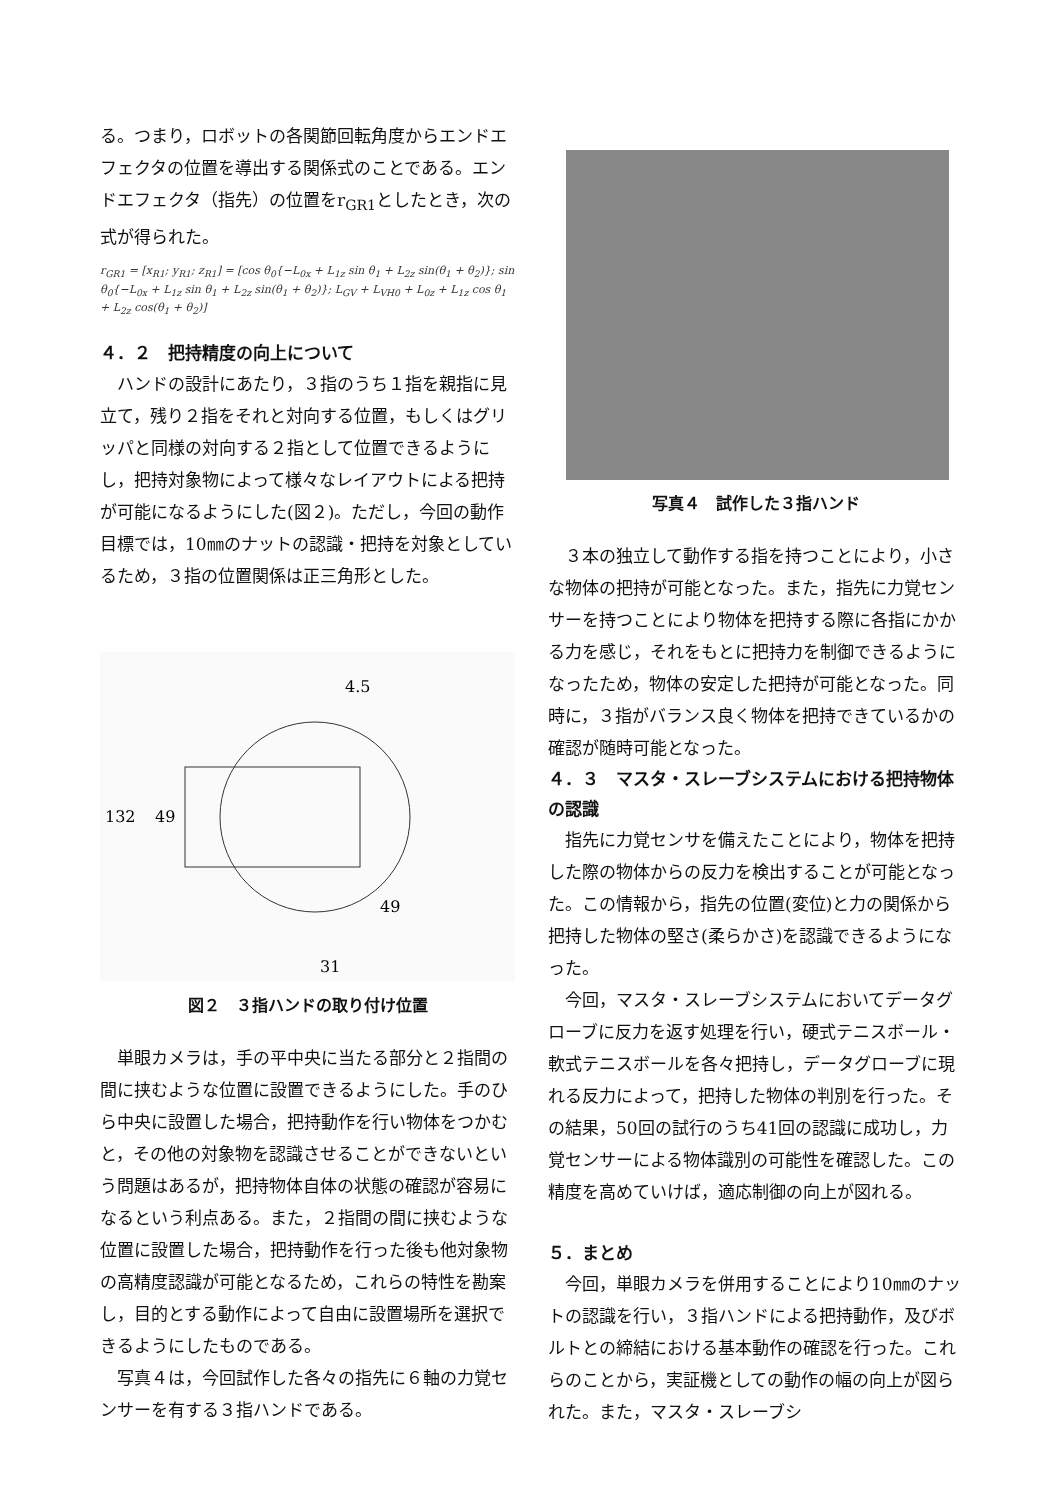る。つまり，ロボットの各関節回転角度からエンドエフェクタの位置を導出する関係式のことである。エンドエフェクタ（指先）の位置をr<sub>GR1</sub>としたとき，次の式が得られた。
r<sub>GR1</sub> = [x<sub>R1</sub>; y<sub>R1</sub>; z<sub>R1</sub>] = [cos θ<sub>0</sub>{−L<sub>0x</sub> + L<sub>1z</sub> sin θ<sub>1</sub> + L<sub>2z</sub> sin(θ<sub>1</sub> + θ<sub>2</sub>)}; sin θ<sub>0</sub>{−L<sub>0x</sub> + L<sub>1z</sub> sin θ<sub>1</sub> + L<sub>2z</sub> sin(θ<sub>1</sub> + θ<sub>2</sub>)}; L<sub>GV</sub> + L<sub>VH0</sub> + L<sub>0z</sub> + L<sub>1z</sub> cos θ<sub>1</sub> + L<sub>2z</sub> cos(θ<sub>1</sub> + θ<sub>2</sub>)]
４．２　把持精度の向上について
　ハンドの設計にあたり，３指のうち１指を親指に見立て，残り２指をそれと対向する位置，もしくはグリッパと同様の対向する２指として位置できるようにし，把持対象物によって様々なレイアウトによる把持が可能になるようにした(図２)。ただし，今回の動作目標では，10㎜のナットの認識・把持を対象としているため，３指の位置関係は正三角形とした。
132
49
4.5
49
31
図２　３指ハンドの取り付け位置
　単眼カメラは，手の平中央に当たる部分と２指間の間に挟むような位置に設置できるようにした。手のひら中央に設置した場合，把持動作を行い物体をつかむと，その他の対象物を認識させることができないという問題はあるが，把持物体自体の状態の確認が容易になるという利点ある。また，２指間の間に挟むような位置に設置した場合，把持動作を行った後も他対象物の高精度認識が可能となるため，これらの特性を勘案し，目的とする動作によって自由に設置場所を選択できるようにしたものである。
　写真４は，今回試作した各々の指先に６軸の力覚センサーを有する３指ハンドである。
写真４　試作した３指ハンド
　３本の独立して動作する指を持つことにより，小さな物体の把持が可能となった。また，指先に力覚センサーを持つことにより物体を把持する際に各指にかかる力を感じ，それをもとに把持力を制御できるようになったため，物体の安定した把持が可能となった。同時に，３指がバランス良く物体を把持できているかの確認が随時可能となった。
４．３　マスタ・スレーブシステムにおける把持物体の認識
　指先に力覚センサを備えたことにより，物体を把持した際の物体からの反力を検出することが可能となった。この情報から，指先の位置(変位)と力の関係から把持した物体の堅さ(柔らかさ)を認識できるようになった。
　今回，マスタ・スレーブシステムにおいてデータグローブに反力を返す処理を行い，硬式テニスボール・軟式テニスボールを各々把持し，データグローブに現れる反力によって，把持した物体の判別を行った。その結果，50回の試行のうち41回の認識に成功し，力覚センサーによる物体識別の可能性を確認した。この精度を高めていけば，適応制御の向上が図れる。
５．まとめ
　今回，単眼カメラを併用することにより10㎜のナットの認識を行い，３指ハンドによる把持動作，及びボルトとの締結における基本動作の確認を行った。これらのことから，実証機としての動作の幅の向上が図られた。また，マスタ・スレーブシ